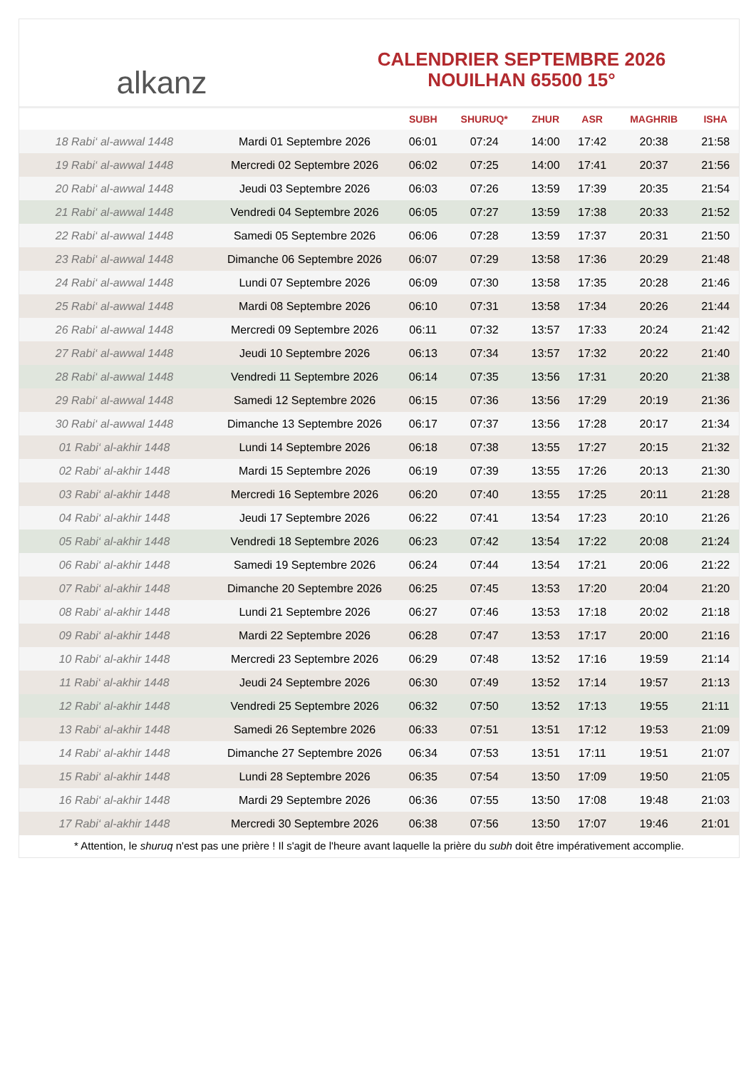alkanz
CALENDRIER SEPTEMBRE 2026
NOUILHAN 65500 15°
| | | SUBH | SHURUQ* | ZHUR | ASR | MAGHRIB | ISHA |
| --- | --- | --- | --- | --- | --- | --- | --- |
| 18 Rabi‘ al-awwal 1448 | Mardi 01 Septembre 2026 | 06:01 | 07:24 | 14:00 | 17:42 | 20:38 | 21:58 |
| 19 Rabi‘ al-awwal 1448 | Mercredi 02 Septembre 2026 | 06:02 | 07:25 | 14:00 | 17:41 | 20:37 | 21:56 |
| 20 Rabi‘ al-awwal 1448 | Jeudi 03 Septembre 2026 | 06:03 | 07:26 | 13:59 | 17:39 | 20:35 | 21:54 |
| 21 Rabi‘ al-awwal 1448 | Vendredi 04 Septembre 2026 | 06:05 | 07:27 | 13:59 | 17:38 | 20:33 | 21:52 |
| 22 Rabi‘ al-awwal 1448 | Samedi 05 Septembre 2026 | 06:06 | 07:28 | 13:59 | 17:37 | 20:31 | 21:50 |
| 23 Rabi‘ al-awwal 1448 | Dimanche 06 Septembre 2026 | 06:07 | 07:29 | 13:58 | 17:36 | 20:29 | 21:48 |
| 24 Rabi‘ al-awwal 1448 | Lundi 07 Septembre 2026 | 06:09 | 07:30 | 13:58 | 17:35 | 20:28 | 21:46 |
| 25 Rabi‘ al-awwal 1448 | Mardi 08 Septembre 2026 | 06:10 | 07:31 | 13:58 | 17:34 | 20:26 | 21:44 |
| 26 Rabi‘ al-awwal 1448 | Mercredi 09 Septembre 2026 | 06:11 | 07:32 | 13:57 | 17:33 | 20:24 | 21:42 |
| 27 Rabi‘ al-awwal 1448 | Jeudi 10 Septembre 2026 | 06:13 | 07:34 | 13:57 | 17:32 | 20:22 | 21:40 |
| 28 Rabi‘ al-awwal 1448 | Vendredi 11 Septembre 2026 | 06:14 | 07:35 | 13:56 | 17:31 | 20:20 | 21:38 |
| 29 Rabi‘ al-awwal 1448 | Samedi 12 Septembre 2026 | 06:15 | 07:36 | 13:56 | 17:29 | 20:19 | 21:36 |
| 30 Rabi‘ al-awwal 1448 | Dimanche 13 Septembre 2026 | 06:17 | 07:37 | 13:56 | 17:28 | 20:17 | 21:34 |
| 01 Rabi‘ al-akhir 1448 | Lundi 14 Septembre 2026 | 06:18 | 07:38 | 13:55 | 17:27 | 20:15 | 21:32 |
| 02 Rabi‘ al-akhir 1448 | Mardi 15 Septembre 2026 | 06:19 | 07:39 | 13:55 | 17:26 | 20:13 | 21:30 |
| 03 Rabi‘ al-akhir 1448 | Mercredi 16 Septembre 2026 | 06:20 | 07:40 | 13:55 | 17:25 | 20:11 | 21:28 |
| 04 Rabi‘ al-akhir 1448 | Jeudi 17 Septembre 2026 | 06:22 | 07:41 | 13:54 | 17:23 | 20:10 | 21:26 |
| 05 Rabi‘ al-akhir 1448 | Vendredi 18 Septembre 2026 | 06:23 | 07:42 | 13:54 | 17:22 | 20:08 | 21:24 |
| 06 Rabi‘ al-akhir 1448 | Samedi 19 Septembre 2026 | 06:24 | 07:44 | 13:54 | 17:21 | 20:06 | 21:22 |
| 07 Rabi‘ al-akhir 1448 | Dimanche 20 Septembre 2026 | 06:25 | 07:45 | 13:53 | 17:20 | 20:04 | 21:20 |
| 08 Rabi‘ al-akhir 1448 | Lundi 21 Septembre 2026 | 06:27 | 07:46 | 13:53 | 17:18 | 20:02 | 21:18 |
| 09 Rabi‘ al-akhir 1448 | Mardi 22 Septembre 2026 | 06:28 | 07:47 | 13:53 | 17:17 | 20:00 | 21:16 |
| 10 Rabi‘ al-akhir 1448 | Mercredi 23 Septembre 2026 | 06:29 | 07:48 | 13:52 | 17:16 | 19:59 | 21:14 |
| 11 Rabi‘ al-akhir 1448 | Jeudi 24 Septembre 2026 | 06:30 | 07:49 | 13:52 | 17:14 | 19:57 | 21:13 |
| 12 Rabi‘ al-akhir 1448 | Vendredi 25 Septembre 2026 | 06:32 | 07:50 | 13:52 | 17:13 | 19:55 | 21:11 |
| 13 Rabi‘ al-akhir 1448 | Samedi 26 Septembre 2026 | 06:33 | 07:51 | 13:51 | 17:12 | 19:53 | 21:09 |
| 14 Rabi‘ al-akhir 1448 | Dimanche 27 Septembre 2026 | 06:34 | 07:53 | 13:51 | 17:11 | 19:51 | 21:07 |
| 15 Rabi‘ al-akhir 1448 | Lundi 28 Septembre 2026 | 06:35 | 07:54 | 13:50 | 17:09 | 19:50 | 21:05 |
| 16 Rabi‘ al-akhir 1448 | Mardi 29 Septembre 2026 | 06:36 | 07:55 | 13:50 | 17:08 | 19:48 | 21:03 |
| 17 Rabi‘ al-akhir 1448 | Mercredi 30 Septembre 2026 | 06:38 | 07:56 | 13:50 | 17:07 | 19:46 | 21:01 |
* Attention, le shuruq n'est pas une prière ! Il s'agit de l'heure avant laquelle la prière du subh doit être impérativement accomplie.